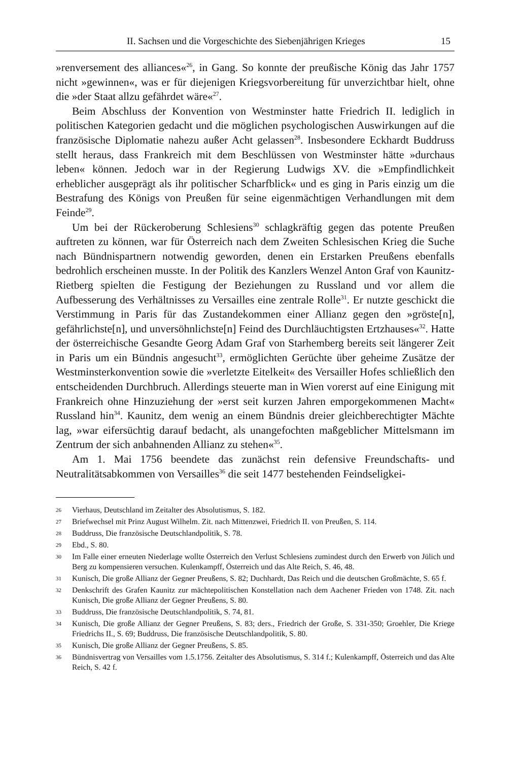II. Sachsen und die Vorgeschichte des Siebenjährigen Krieges 15
»renversement des alliances«<sup>26</sup>, in Gang. So konnte der preußische König das Jahr 1757 nicht »gewinnen«, was er für diejenigen Kriegsvorbereitung für unverzichtbar hielt, ohne die »der Staat allzu gefährdet wäre«<sup>27</sup>.
Beim Abschluss der Konvention von Westminster hatte Friedrich II. lediglich in politischen Kategorien gedacht und die möglichen psychologischen Auswirkungen auf die französische Diplomatie nahezu außer Acht gelassen<sup>28</sup>. Insbesondere Eckhardt Buddruss stellt heraus, dass Frankreich mit dem Beschlüssen von Westminster hätte »durchaus leben« können. Jedoch war in der Regierung Ludwigs XV. die »Empfindlichkeit erheblicher ausgeprägt als ihr politischer Scharfblick« und es ging in Paris einzig um die Bestrafung des Königs von Preußen für seine eigenmächtigen Verhandlungen mit dem Feinde<sup>29</sup>.
Um bei der Rückeroberung Schlesiens<sup>30</sup> schlagkräftig gegen das potente Preußen auftreten zu können, war für Österreich nach dem Zweiten Schlesischen Krieg die Suche nach Bündnispartnern notwendig geworden, denen ein Erstarken Preußens ebenfalls bedrohlich erscheinen musste. In der Politik des Kanzlers Wenzel Anton Graf von Kaunitz-Rietberg spielten die Festigung der Beziehungen zu Russland und vor allem die Aufbesserung des Verhältnisses zu Versailles eine zentrale Rolle<sup>31</sup>. Er nutzte geschickt die Verstimmung in Paris für das Zustandekommen einer Allianz gegen den »gröste[n], gefährlichste[n], und unversöhnlichste[n] Feind des Durchläuchtigsten Ertzhauses«<sup>32</sup>. Hatte der österreichische Gesandte Georg Adam Graf von Starhemberg bereits seit längerer Zeit in Paris um ein Bündnis angesucht<sup>33</sup>, ermöglichten Gerüchte über geheime Zusätze der Westminsterkonvention sowie die »verletzte Eitelkeit« des Versailler Hofes schließlich den entscheidenden Durchbruch. Allerdings steuerte man in Wien vorerst auf eine Einigung mit Frankreich ohne Hinzuziehung der »erst seit kurzen Jahren emporgekommenen Macht« Russland hin<sup>34</sup>. Kaunitz, dem wenig an einem Bündnis dreier gleichberechtigter Mächte lag, »war eifersüchtig darauf bedacht, als unangefochten maßgeblicher Mittelsmann im Zentrum der sich anbahnenden Allianz zu stehen«<sup>35</sup>.
Am 1. Mai 1756 beendete das zunächst rein defensive Freundschafts- und Neutralitätsabkommen von Versailles<sup>36</sup> die seit 1477 bestehenden Feindseligkei-
26 Vierhaus, Deutschland im Zeitalter des Absolutismus, S. 182.
27 Briefwechsel mit Prinz August Wilhelm. Zit. nach Mittenzwei, Friedrich II. von Preußen, S. 114.
28 Buddruss, Die französische Deutschlandpolitik, S. 78.
29 Ebd., S. 80.
30 Im Falle einer erneuten Niederlage wollte Österreich den Verlust Schlesiens zumindest durch den Erwerb von Jülich und Berg zu kompensieren versuchen. Kulenkampff, Österreich und das Alte Reich, S. 46, 48.
31 Kunisch, Die große Allianz der Gegner Preußens, S. 82; Duchhardt, Das Reich und die deutschen Großmächte, S. 65 f.
32 Denkschrift des Grafen Kaunitz zur mächtepolitischen Konstellation nach dem Aachener Frieden von 1748. Zit. nach Kunisch, Die große Allianz der Gegner Preußens, S. 80.
33 Buddruss, Die französische Deutschlandpolitik, S. 74, 81.
34 Kunisch, Die große Allianz der Gegner Preußens, S. 83; ders., Friedrich der Große, S. 331-350; Groehler, Die Kriege Friedrichs II., S. 69; Buddruss, Die französische Deutschlandpolitik, S. 80.
35 Kunisch, Die große Allianz der Gegner Preußens, S. 85.
36 Bündnisvertrag von Versailles vom 1.5.1756. Zeitalter des Absolutismus, S. 314 f.; Kulenkampff, Österreich und das Alte Reich, S. 42 f.